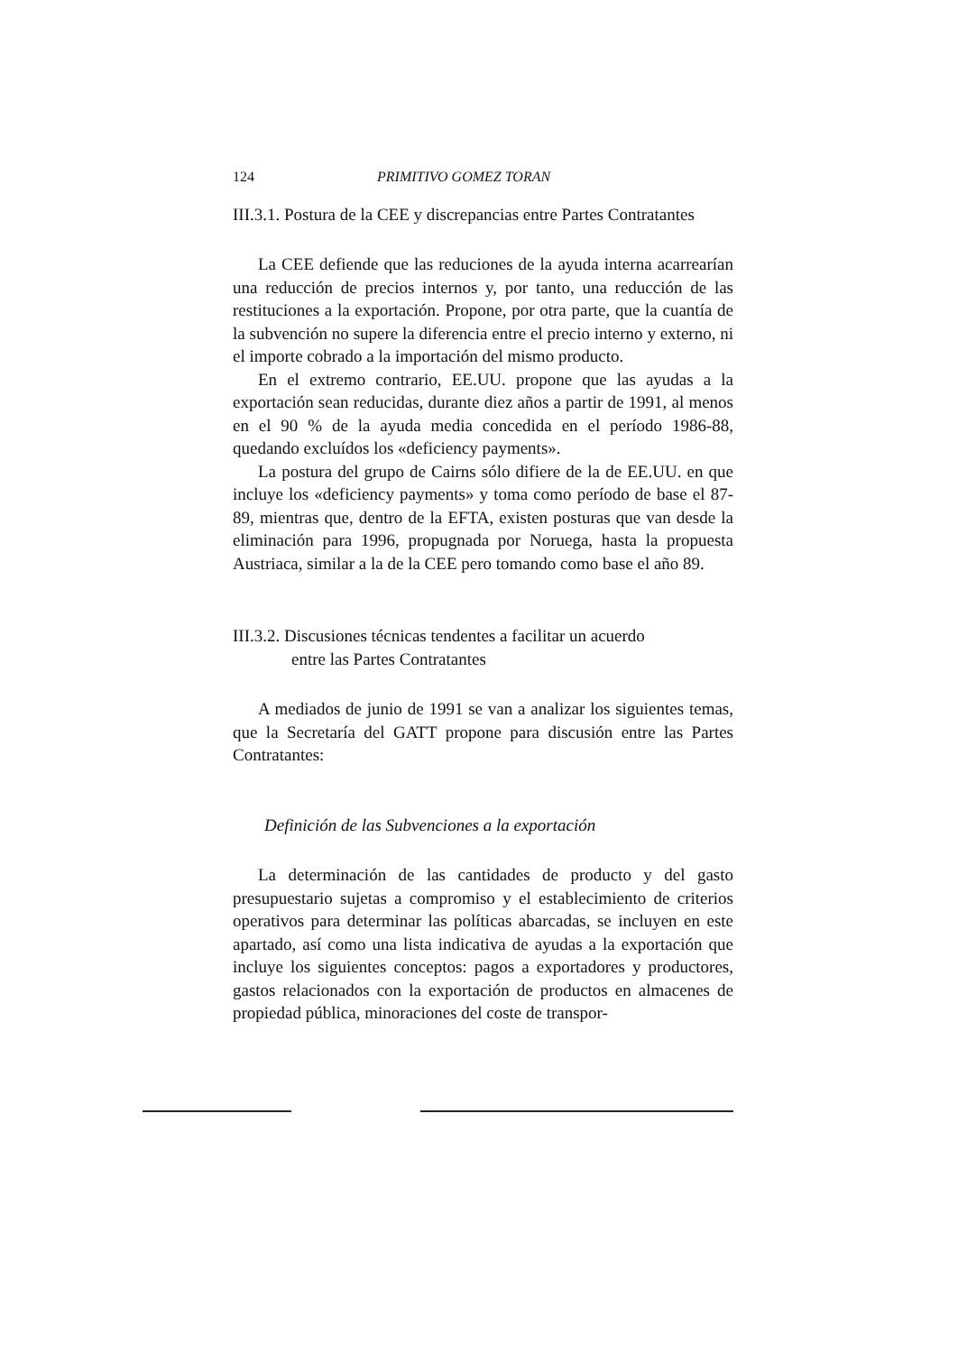124 PRIMITIVO GOMEZ TORAN
III.3.1. Postura de la CEE y discrepancias entre Partes Contratantes
La CEE defiende que las reduciones de la ayuda interna acarrearían una reducción de precios internos y, por tanto, una reducción de las restituciones a la exportación. Propone, por otra parte, que la cuantía de la subvención no supere la diferencia entre el precio interno y externo, ni el importe cobrado a la importación del mismo producto.
En el extremo contrario, EE.UU. propone que las ayudas a la exportación sean reducidas, durante diez años a partir de 1991, al menos en el 90 % de la ayuda media concedida en el período 1986-88, quedando excluídos los «deficiency payments».
La postura del grupo de Cairns sólo difiere de la de EE.UU. en que incluye los «deficiency payments» y toma como período de base el 87-89, mientras que, dentro de la EFTA, existen posturas que van desde la eliminación para 1996, propugnada por Noruega, hasta la propuesta Austriaca, similar a la de la CEE pero tomando como base el año 89.
III.3.2. Discusiones técnicas tendentes a facilitar un acuerdo
entre las Partes Contratantes
A mediados de junio de 1991 se van a analizar los siguientes temas, que la Secretaría del GATT propone para discusión entre las Partes Contratantes:
Definición de las Subvenciones a la exportación
La determinación de las cantidades de producto y del gasto presupuestario sujetas a compromiso y el establecimiento de criterios operativos para determinar las políticas abarcadas, se incluyen en este apartado, así como una lista indicativa de ayudas a la exportación que incluye los siguientes conceptos: pagos a exportadores y productores, gastos relacionados con la exportación de productos en almacenes de propiedad pública, minoraciones del coste de transpor-